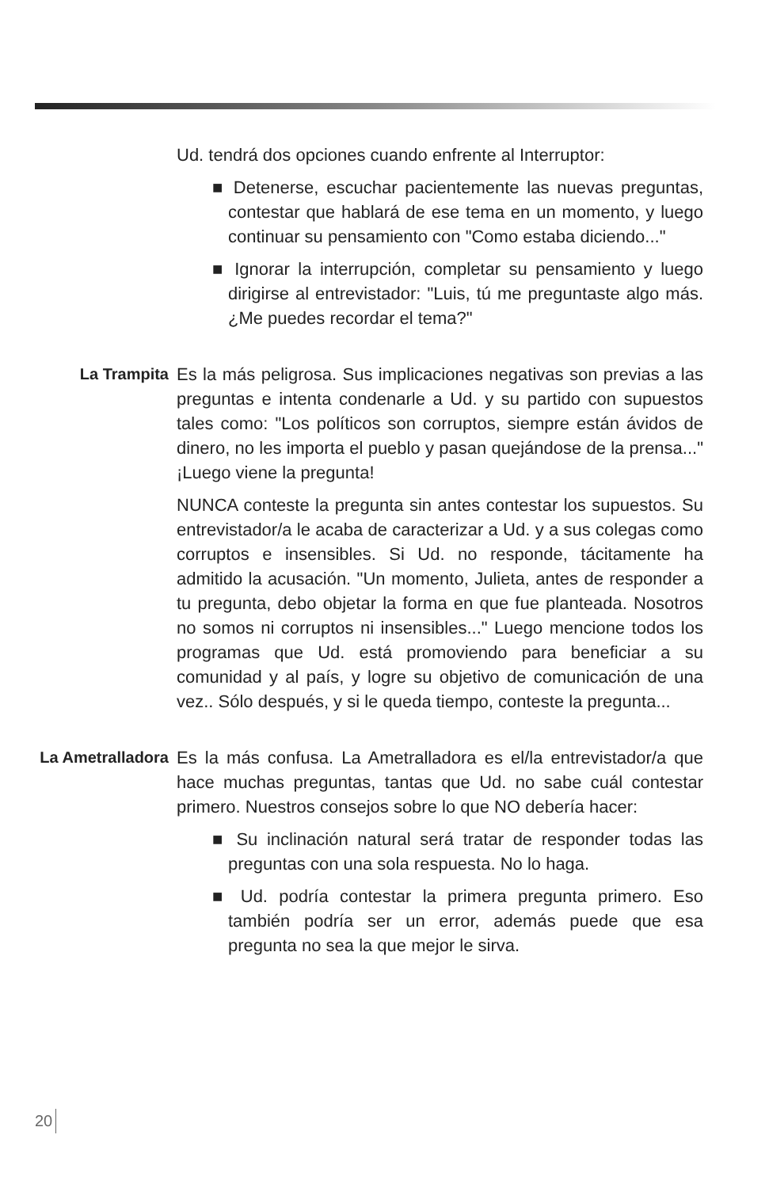Ud. tendrá dos opciones cuando enfrente al Interruptor:
■ Detenerse, escuchar pacientemente las nuevas preguntas, contestar que hablará de ese tema en un momento, y luego continuar su pensamiento con "Como estaba diciendo..."
■ Ignorar la interrupción, completar su pensamiento y luego dirigirse al entrevistador: "Luis, tú me preguntaste algo más. ¿Me puedes recordar el tema?"
La Trampita
Es la más peligrosa. Sus implicaciones negativas son previas a las preguntas e intenta condenarle a Ud. y su partido con supuestos tales como: "Los políticos son corruptos, siempre están ávidos de dinero, no les importa el pueblo y pasan quejándose de la prensa..." ¡Luego viene la pregunta!
NUNCA conteste la pregunta sin antes contestar los supuestos. Su entrevistador/a le acaba de caracterizar a Ud. y a sus colegas como corruptos e insensibles. Si Ud. no responde, tácitamente ha admitido la acusación. "Un momento, Julieta, antes de responder a tu pregunta, debo objetar la forma en que fue planteada. Nosotros no somos ni corruptos ni insensibles..." Luego mencione todos los programas que Ud. está promoviendo para beneficiar a su comunidad y al país, y logre su objetivo de comunicación de una vez.. Sólo después, y si le queda tiempo, conteste la pregunta...
La Ametralladora
Es la más confusa. La Ametralladora es el/la entrevistador/a que hace muchas preguntas, tantas que Ud. no sabe cuál contestar primero. Nuestros consejos sobre lo que NO debería hacer:
■ Su inclinación natural será tratar de responder todas las preguntas con una sola respuesta. No lo haga.
■ Ud. podría contestar la primera pregunta primero. Eso también podría ser un error, además puede que esa pregunta no sea la que mejor le sirva.
20